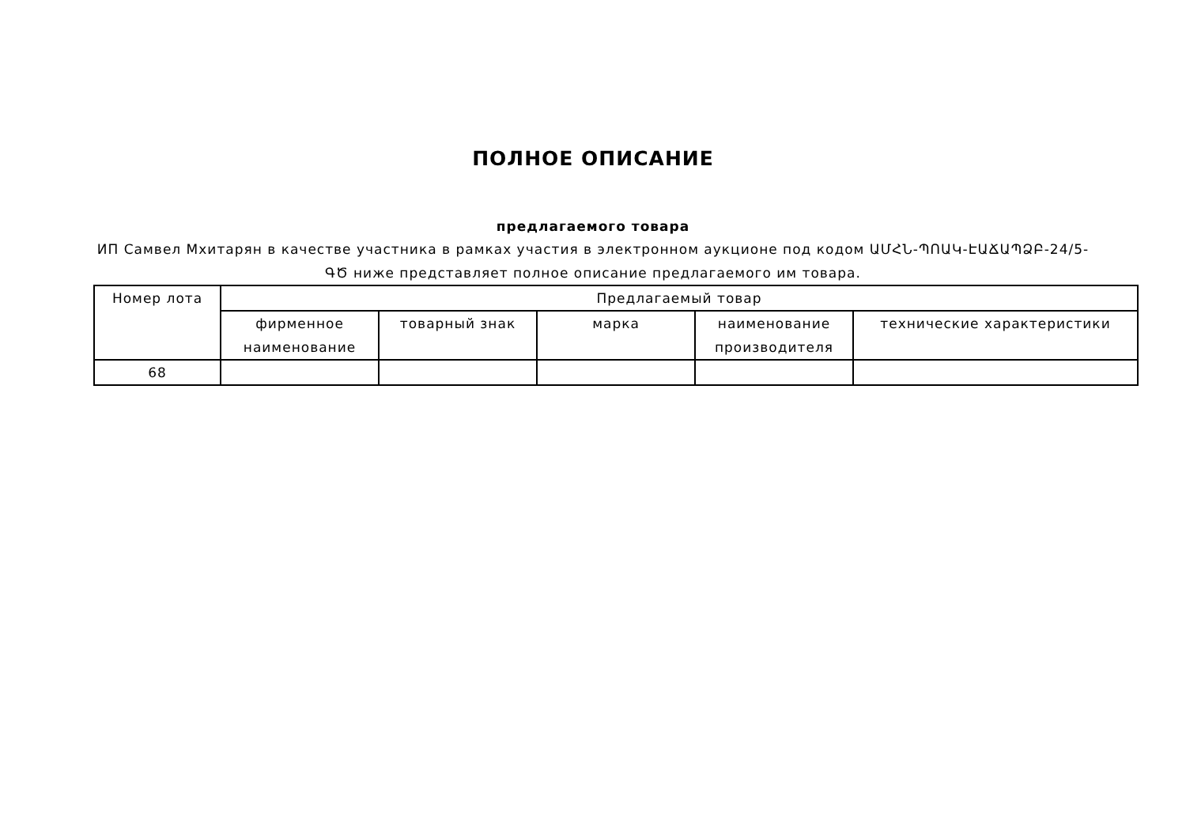ПОЛНОЕ ОПИСАНИЕ
предлагаемого товара
ИП Самвел Мхитарян в качестве участника в рамках участия в электронном аукционе под кодом ԱՄՀՆ-ՊՈԱԿ-ԷԱՃԱՊՁԲ-24/5-ԳԾ ниже представляет полное описание предлагаемого им товара.
| Номер лота | Предлагаемый товар | | | | |
| --- | --- | --- | --- | --- | --- |
| | фирменное наименование | товарный знак | марка | наименование производителя | технические характеристики |
| 68 | | | | | |